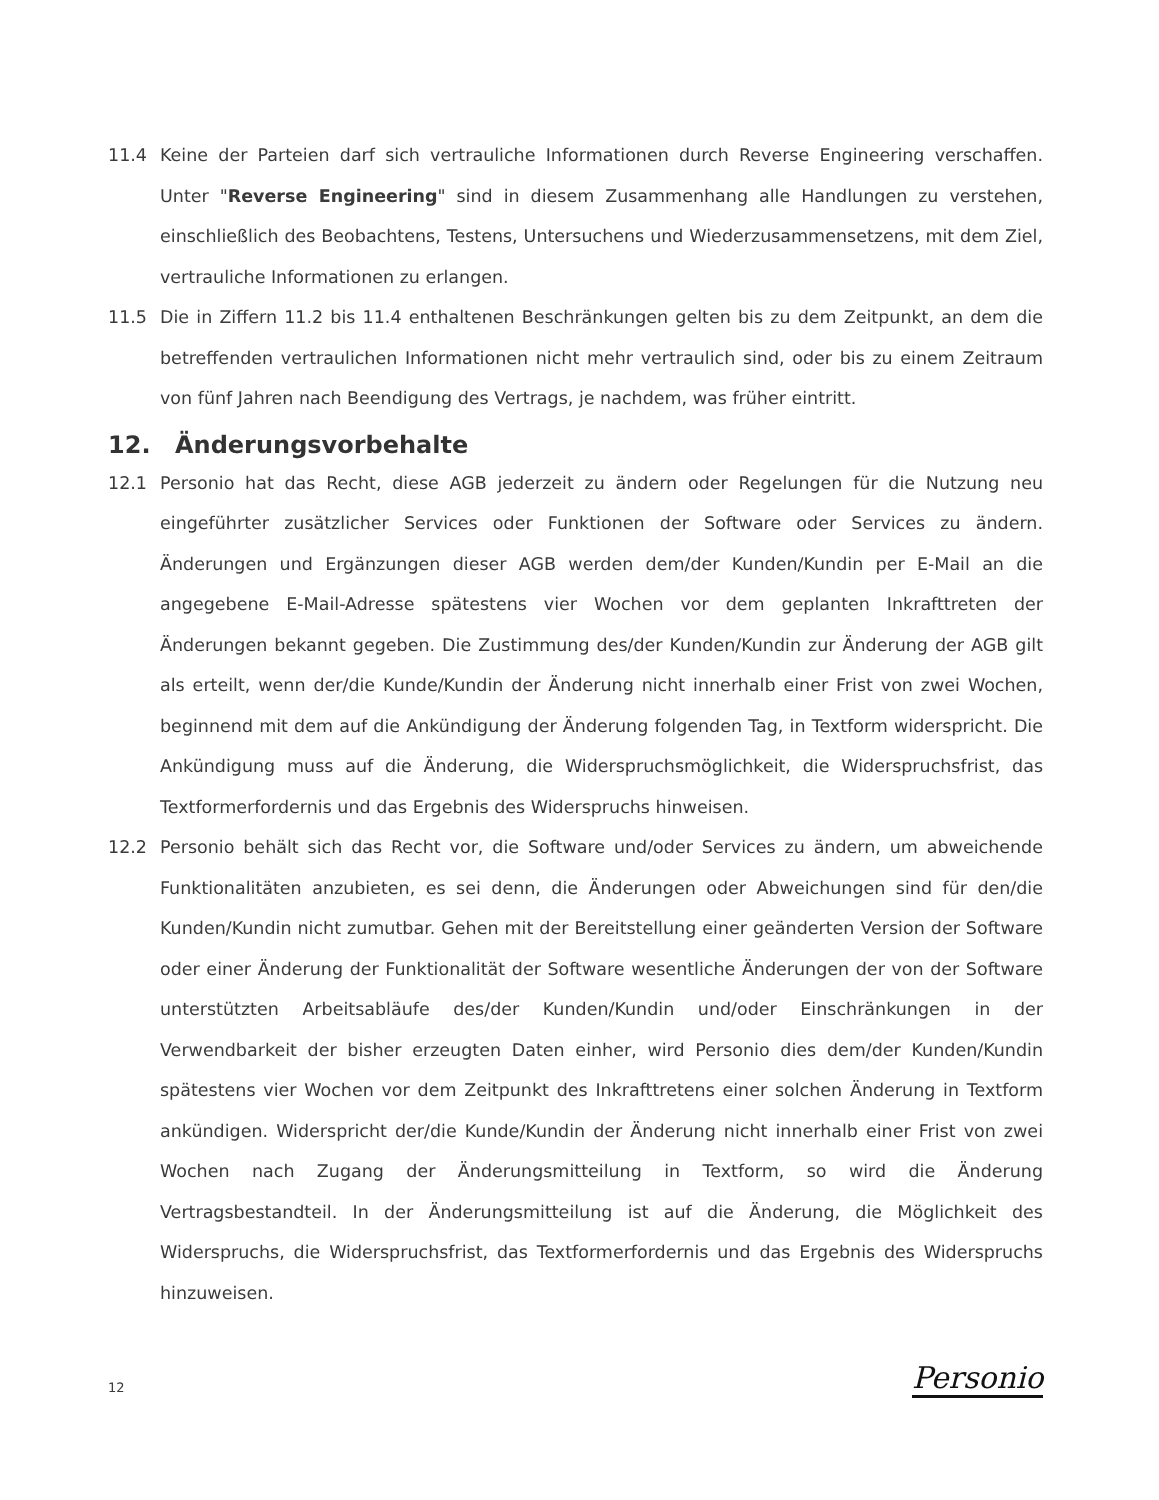11.4 Keine der Parteien darf sich vertrauliche Informationen durch Reverse Engineering verschaffen. Unter "Reverse Engineering" sind in diesem Zusammenhang alle Handlungen zu verstehen, einschließlich des Beobachtens, Testens, Untersuchens und Wiederzusammensetzens, mit dem Ziel, vertrauliche Informationen zu erlangen.
11.5 Die in Ziffern 11.2 bis 11.4 enthaltenen Beschränkungen gelten bis zu dem Zeitpunkt, an dem die betreffenden vertraulichen Informationen nicht mehr vertraulich sind, oder bis zu einem Zeitraum von fünf Jahren nach Beendigung des Vertrags, je nachdem, was früher eintritt.
12. Änderungsvorbehalte
12.1 Personio hat das Recht, diese AGB jederzeit zu ändern oder Regelungen für die Nutzung neu eingeführter zusätzlicher Services oder Funktionen der Software oder Services zu ändern. Änderungen und Ergänzungen dieser AGB werden dem/der Kunden/Kundin per E-Mail an die angegebene E-Mail-Adresse spätestens vier Wochen vor dem geplanten Inkrafttreten der Änderungen bekannt gegeben. Die Zustimmung des/der Kunden/Kundin zur Änderung der AGB gilt als erteilt, wenn der/die Kunde/Kundin der Änderung nicht innerhalb einer Frist von zwei Wochen, beginnend mit dem auf die Ankündigung der Änderung folgenden Tag, in Textform widerspricht. Die Ankündigung muss auf die Änderung, die Widerspruchsmöglichkeit, die Widerspruchsfrist, das Textformerfordernis und das Ergebnis des Widerspruchs hinweisen.
12.2 Personio behält sich das Recht vor, die Software und/oder Services zu ändern, um abweichende Funktionalitäten anzubieten, es sei denn, die Änderungen oder Abweichungen sind für den/die Kunden/Kundin nicht zumutbar. Gehen mit der Bereitstellung einer geänderten Version der Software oder einer Änderung der Funktionalität der Software wesentliche Änderungen der von der Software unterstützten Arbeitsabläufe des/der Kunden/Kundin und/oder Einschränkungen in der Verwendbarkeit der bisher erzeugten Daten einher, wird Personio dies dem/der Kunden/Kundin spätestens vier Wochen vor dem Zeitpunkt des Inkrafttretens einer solchen Änderung in Textform ankündigen. Widerspricht der/die Kunde/Kundin der Änderung nicht innerhalb einer Frist von zwei Wochen nach Zugang der Änderungsmitteilung in Textform, so wird die Änderung Vertragsbestandteil. In der Änderungsmitteilung ist auf die Änderung, die Möglichkeit des Widerspruchs, die Widerspruchsfrist, das Textformerfordernis und das Ergebnis des Widerspruchs hinzuweisen.
12 Personio